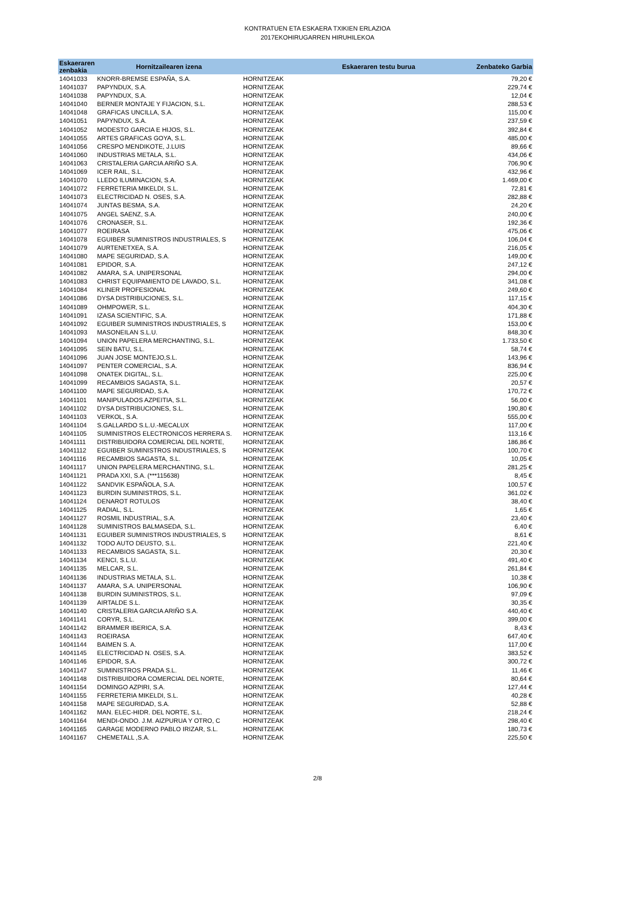KONTRATUEN ETA ESKAERA TXIKIEN ERLAZIOA
2017EKOHIRUGARREN HIRUHILEKOA
| Eskaeraren zenbakia | Hornitzailearen izena | | Eskaeraren testu burua | Zenbateko Garbia |
| --- | --- | --- | --- | --- |
| 14041033 | KNORR-BREMSE ESPAÑA, S.A. | HORNITZEAK | | 79,20 € |
| 14041037 | PAPYNDUX, S.A. | HORNITZEAK | | 229,74 € |
| 14041038 | PAPYNDUX, S.A. | HORNITZEAK | | 12,04 € |
| 14041040 | BERNER MONTAJE Y FIJACION, S.L. | HORNITZEAK | | 288,53 € |
| 14041048 | GRAFICAS UNCILLA, S.A. | HORNITZEAK | | 115,00 € |
| 14041051 | PAPYNDUX, S.A. | HORNITZEAK | | 237,59 € |
| 14041052 | MODESTO GARCIA E HIJOS, S.L. | HORNITZEAK | | 392,84 € |
| 14041055 | ARTES GRAFICAS GOYA, S.L. | HORNITZEAK | | 485,00 € |
| 14041056 | CRESPO MENDIKOTE, J.LUIS | HORNITZEAK | | 89,66 € |
| 14041060 | INDUSTRIAS METALA, S.L. | HORNITZEAK | | 434,06 € |
| 14041063 | CRISTALERIA GARCIA ARIÑO S.A. | HORNITZEAK | | 706,90 € |
| 14041069 | ICER RAIL, S.L. | HORNITZEAK | | 432,96 € |
| 14041070 | LLEDO ILUMINACION, S.A. | HORNITZEAK | | 1.469,00 € |
| 14041072 | FERRETERIA MIKELDI, S.L. | HORNITZEAK | | 72,81 € |
| 14041073 | ELECTRICIDAD N. OSES, S.A. | HORNITZEAK | | 282,88 € |
| 14041074 | JUNTAS BESMA, S.A. | HORNITZEAK | | 24,20 € |
| 14041075 | ANGEL SAENZ, S.A. | HORNITZEAK | | 240,00 € |
| 14041076 | CRONASER, S.L. | HORNITZEAK | | 192,36 € |
| 14041077 | ROEIRASA | HORNITZEAK | | 475,06 € |
| 14041078 | EGUIBER SUMINISTROS INDUSTRIALES, S | HORNITZEAK | | 106,04 € |
| 14041079 | AURTENETXEA, S.A. | HORNITZEAK | | 216,05 € |
| 14041080 | MAPE SEGURIDAD, S.A. | HORNITZEAK | | 149,00 € |
| 14041081 | EPIDOR, S.A. | HORNITZEAK | | 247,12 € |
| 14041082 | AMARA, S.A. UNIPERSONAL | HORNITZEAK | | 294,00 € |
| 14041083 | CHRIST EQUIPAMIENTO DE LAVADO, S.L. | HORNITZEAK | | 341,08 € |
| 14041084 | KLINER PROFESIONAL | HORNITZEAK | | 249,60 € |
| 14041086 | DYSA DISTRIBUCIONES, S.L. | HORNITZEAK | | 117,15 € |
| 14041089 | OHMPOWER, S.L. | HORNITZEAK | | 404,30 € |
| 14041091 | IZASA SCIENTIFIC, S.A. | HORNITZEAK | | 171,88 € |
| 14041092 | EGUIBER SUMINISTROS INDUSTRIALES, S | HORNITZEAK | | 153,00 € |
| 14041093 | MASONEILAN S.L.U. | HORNITZEAK | | 848,30 € |
| 14041094 | UNION PAPELERA MERCHANTING, S.L. | HORNITZEAK | | 1.733,50 € |
| 14041095 | SEIN BATU, S.L. | HORNITZEAK | | 58,74 € |
| 14041096 | JUAN JOSE MONTEJO,S.L. | HORNITZEAK | | 143,96 € |
| 14041097 | PENTER COMERCIAL, S.A. | HORNITZEAK | | 836,94 € |
| 14041098 | ONATEK DIGITAL, S.L. | HORNITZEAK | | 225,00 € |
| 14041099 | RECAMBIOS SAGASTA, S.L. | HORNITZEAK | | 20,57 € |
| 14041100 | MAPE SEGURIDAD, S.A. | HORNITZEAK | | 170,72 € |
| 14041101 | MANIPULADOS AZPEITIA, S.L. | HORNITZEAK | | 56,00 € |
| 14041102 | DYSA DISTRIBUCIONES, S.L. | HORNITZEAK | | 190,80 € |
| 14041103 | VERKOL, S.A. | HORNITZEAK | | 555,00 € |
| 14041104 | S.GALLARDO S.L.U.-MECALUX | HORNITZEAK | | 117,00 € |
| 14041105 | SUMINISTROS ELECTRONICOS HERRERA S. | HORNITZEAK | | 113,16 € |
| 14041111 | DISTRIBUIDORA COMERCIAL DEL NORTE, | HORNITZEAK | | 186,86 € |
| 14041112 | EGUIBER SUMINISTROS INDUSTRIALES, S | HORNITZEAK | | 100,70 € |
| 14041116 | RECAMBIOS SAGASTA, S.L. | HORNITZEAK | | 10,05 € |
| 14041117 | UNION PAPELERA MERCHANTING, S.L. | HORNITZEAK | | 281,25 € |
| 14041121 | PRADA XXI, S.A. (***115638) | HORNITZEAK | | 8,45 € |
| 14041122 | SANDVIK ESPAÑOLA, S.A. | HORNITZEAK | | 100,57 € |
| 14041123 | BURDIN SUMINISTROS, S.L. | HORNITZEAK | | 361,02 € |
| 14041124 | DENAROT ROTULOS | HORNITZEAK | | 38,40 € |
| 14041125 | RADIAL, S.L. | HORNITZEAK | | 1,65 € |
| 14041127 | ROSMIL INDUSTRIAL, S.A. | HORNITZEAK | | 23,40 € |
| 14041128 | SUMINISTROS BALMASEDA, S.L. | HORNITZEAK | | 6,40 € |
| 14041131 | EGUIBER SUMINISTROS INDUSTRIALES, S | HORNITZEAK | | 8,61 € |
| 14041132 | TODO AUTO DEUSTO, S.L. | HORNITZEAK | | 221,40 € |
| 14041133 | RECAMBIOS SAGASTA, S.L. | HORNITZEAK | | 20,30 € |
| 14041134 | KENCI, S.L.U. | HORNITZEAK | | 491,40 € |
| 14041135 | MELCAR, S.L. | HORNITZEAK | | 261,84 € |
| 14041136 | INDUSTRIAS METALA, S.L. | HORNITZEAK | | 10,38 € |
| 14041137 | AMARA, S.A. UNIPERSONAL | HORNITZEAK | | 106,90 € |
| 14041138 | BURDIN SUMINISTROS, S.L. | HORNITZEAK | | 97,09 € |
| 14041139 | AIRTALDE S.L. | HORNITZEAK | | 30,35 € |
| 14041140 | CRISTALERIA GARCIA ARIÑO S.A. | HORNITZEAK | | 440,40 € |
| 14041141 | CORYR, S.L. | HORNITZEAK | | 399,00 € |
| 14041142 | BRAMMER IBERICA, S.A. | HORNITZEAK | | 8,43 € |
| 14041143 | ROEIRASA | HORNITZEAK | | 647,40 € |
| 14041144 | BAIMEN S. A. | HORNITZEAK | | 117,00 € |
| 14041145 | ELECTRICIDAD N. OSES, S.A. | HORNITZEAK | | 383,52 € |
| 14041146 | EPIDOR, S.A. | HORNITZEAK | | 300,72 € |
| 14041147 | SUMINISTROS PRADA S.L. | HORNITZEAK | | 11,46 € |
| 14041148 | DISTRIBUIDORA COMERCIAL DEL NORTE, | HORNITZEAK | | 80,64 € |
| 14041154 | DOMINGO AZPIRI, S.A. | HORNITZEAK | | 127,44 € |
| 14041155 | FERRETERIA MIKELDI, S.L. | HORNITZEAK | | 40,28 € |
| 14041158 | MAPE SEGURIDAD, S.A. | HORNITZEAK | | 52,88 € |
| 14041162 | MAN. ELEC-HIDR. DEL NORTE, S.L. | HORNITZEAK | | 218,24 € |
| 14041164 | MENDI-ONDO. J.M. AIZPURUA Y OTRO, C | HORNITZEAK | | 298,40 € |
| 14041165 | GARAGE MODERNO PABLO IRIZAR, S.L. | HORNITZEAK | | 180,73 € |
| 14041167 | CHEMETALL ,S.A. | HORNITZEAK | | 225,50 € |
2/8